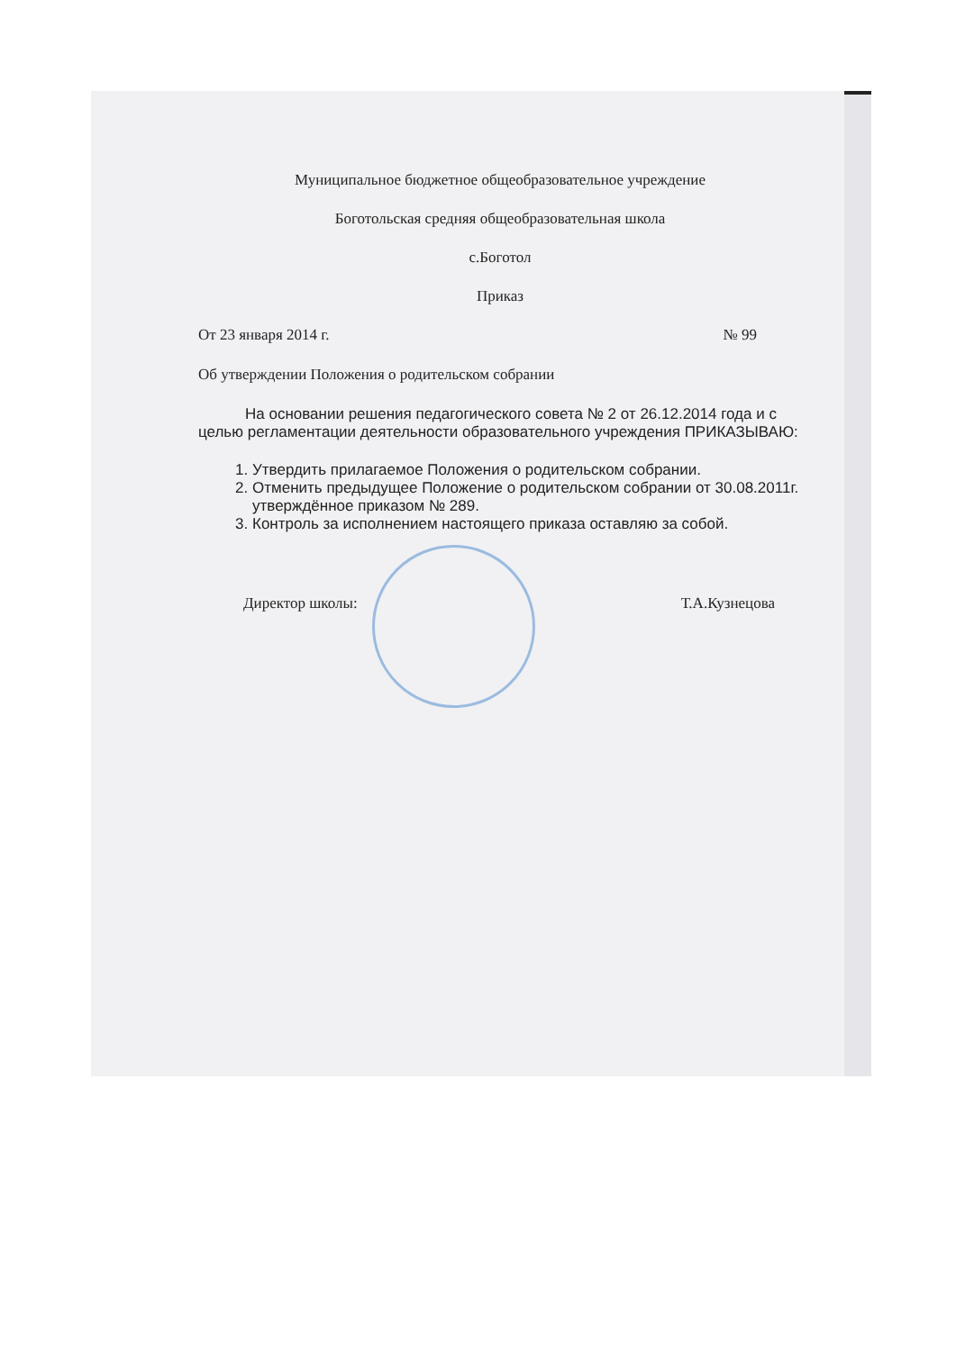Муниципальное бюджетное общеобразовательное учреждение
Боготольская средняя общеобразовательная школа
с.Боготол
Приказ
От 23 января 2014 г. № 99
Об утверждении Положения о родительском собрании
На основании решения педагогического совета № 2 от 26.12.2014 года и с целью регламентации деятельности образовательного учреждения ПРИКАЗЫВАЮ:
1. Утвердить прилагаемое Положения о родительском собрании.
2. Отменить предыдущее Положение о родительском собрании от 30.08.2011г. утверждённое приказом № 289.
3. Контроль за исполнением настоящего приказа оставляю за собой.
Директор школы: Т.А.Кузнецова